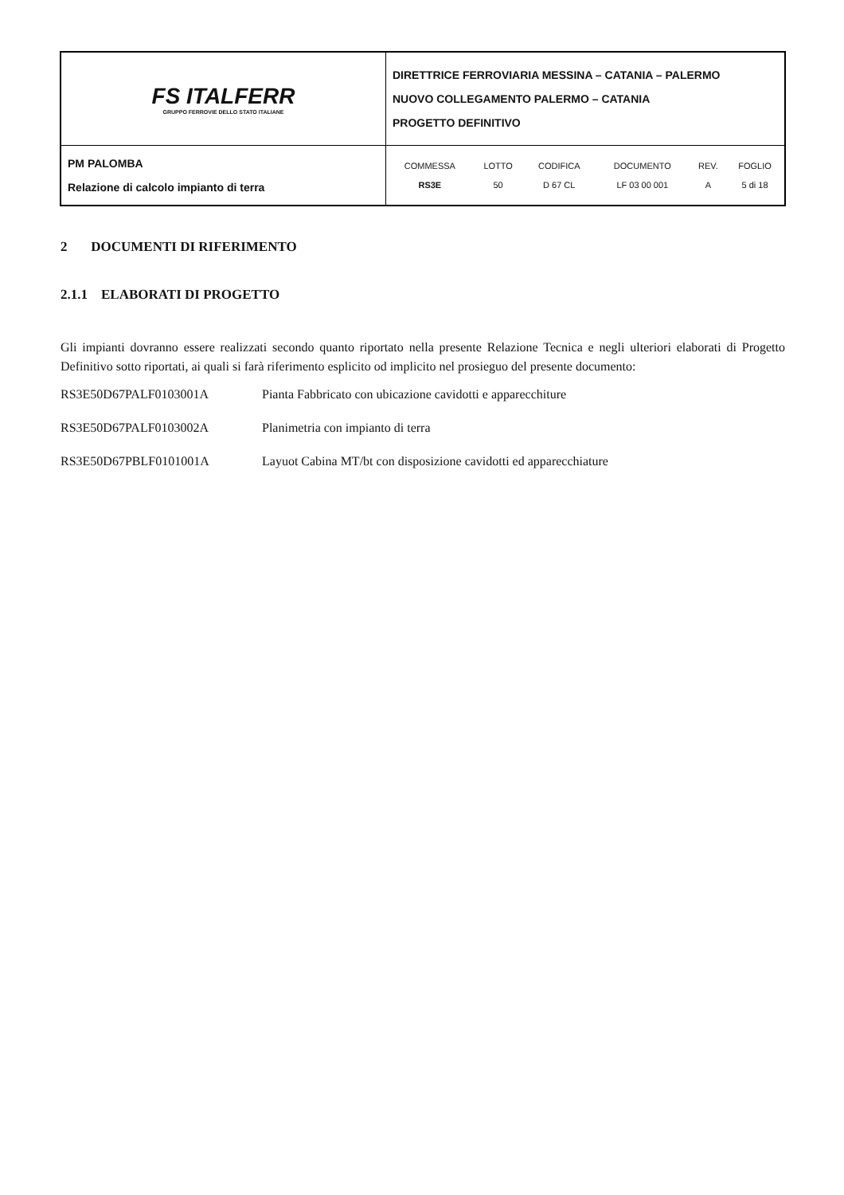| FS ITALFERR GRUPPO FERROVIE DELLO STATO ITALIANE | DIRETTRICE FERROVIARIA MESSINA – CATANIA – PALERMO NUOVO COLLEGAMENTO PALERMO – CATANIA PROGETTO DEFINITIVO |
| PM PALOMBA Relazione di calcolo impianto di terra | / COMMESSA / LOTTO / CODIFICA / DOCUMENTO / REV. / FOGLIO / / RS3E / 50 / D 67 CL / LF 03 00 001 / A / 5 di 18 / |
2 DOCUMENTI DI RIFERIMENTO
2.1.1 ELABORATI DI PROGETTO
Gli impianti dovranno essere realizzati secondo quanto riportato nella presente Relazione Tecnica e negli ulteriori elaborati di Progetto Definitivo sotto riportati, ai quali si farà riferimento esplicito od implicito nel prosieguo del presente documento:
RS3E50D67PALF0103001A Pianta Fabbricato con ubicazione cavidotti e apparecchiture
RS3E50D67PALF0103002A Planimetria con impianto di terra
RS3E50D67PBLF0101001A Layuot Cabina MT/bt con disposizione cavidotti ed apparecchiature